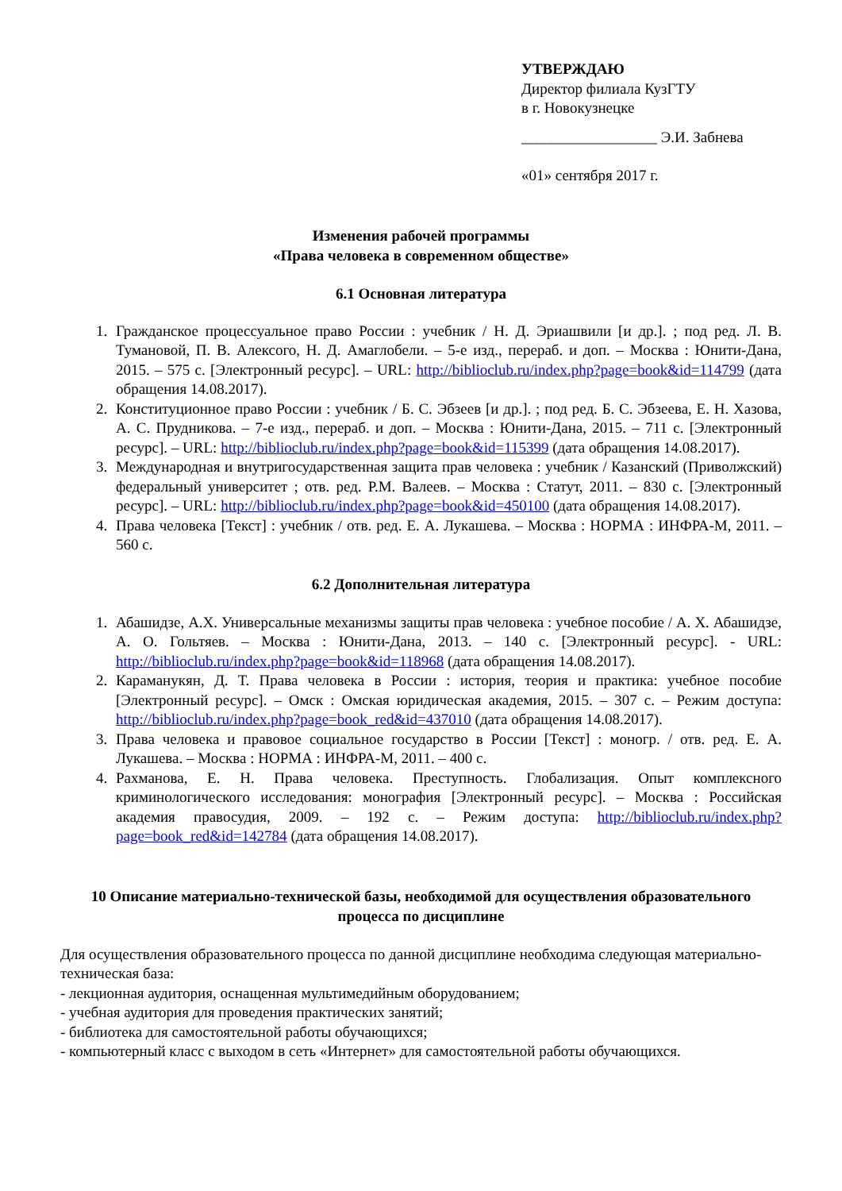УТВЕРЖДАЮ
Директор филиала КузГТУ
в г. Новокузнецке
__________________ Э.И. Забнева
«01» сентября 2017 г.
Изменения рабочей программы
«Права человека в современном обществе»
6.1 Основная литература
1. Гражданское процессуальное право России : учебник / Н. Д. Эриашвили [и др.]. ; под ред. Л. В. Тумановой, П. В. Алексого, Н. Д. Амаглобели. – 5-е изд., перераб. и доп. – Москва : Юнити-Дана, 2015. – 575 с. [Электронный ресурс]. – URL: http://biblioclub.ru/index.php?page=book&id=114799 (дата обращения 14.08.2017).
2. Конституционное право России : учебник / Б. С. Эбзеев [и др.]. ; под ред. Б. С. Эбзеева, Е. Н. Хазова, А. С. Прудникова. – 7-е изд., перераб. и доп. – Москва : Юнити-Дана, 2015. – 711 с. [Электронный ресурс]. – URL: http://biblioclub.ru/index.php?page=book&id=115399 (дата обращения 14.08.2017).
3. Международная и внутригосударственная защита прав человека : учебник / Казанский (Приволжский) федеральный университет ; отв. ред. Р.М. Валеев. – Москва : Статут, 2011. – 830 с. [Электронный ресурс]. – URL: http://biblioclub.ru/index.php?page=book&id=450100 (дата обращения 14.08.2017).
4. Права человека [Текст] : учебник / отв. ред. Е. А. Лукашева. – Москва : НОРМА : ИНФРА-М, 2011. – 560 с.
6.2 Дополнительная литература
1. Абашидзе, А.Х. Универсальные механизмы защиты прав человека : учебное пособие / А. Х. Абашидзе, А. О. Гольтяев. – Москва : Юнити-Дана, 2013. – 140 с. [Электронный ресурс]. - URL: http://biblioclub.ru/index.php?page=book&id=118968 (дата обращения 14.08.2017).
2. Караманукян, Д. Т. Права человека в России : история, теория и практика: учебное пособие [Электронный ресурс]. – Омск : Омская юридическая академия, 2015. – 307 с. – Режим доступа: http://biblioclub.ru/index.php?page=book_red&id=437010 (дата обращения 14.08.2017).
3. Права человека и правовое социальное государство в России [Текст] : моногр. / отв. ред. Е. А. Лукашева. – Москва : НОРМА : ИНФРА-М, 2011. – 400 с.
4. Рахманова, Е. Н. Права человека. Преступность. Глобализация. Опыт комплексного криминологического исследования: монография [Электронный ресурс]. – Москва : Российская академия правосудия, 2009. – 192 с. – Режим доступа: http://biblioclub.ru/index.php?page=book_red&id=142784 (дата обращения 14.08.2017).
10 Описание материально-технической базы, необходимой для осуществления образовательного процесса по дисциплине
Для осуществления образовательного процесса по данной дисциплине необходима следующая материально-техническая база:
- лекционная аудитория, оснащенная мультимедийным оборудованием;
- учебная аудитория для проведения практических занятий;
- библиотека для самостоятельной работы обучающихся;
- компьютерный класс с выходом в сеть «Интернет» для самостоятельной работы обучающихся.